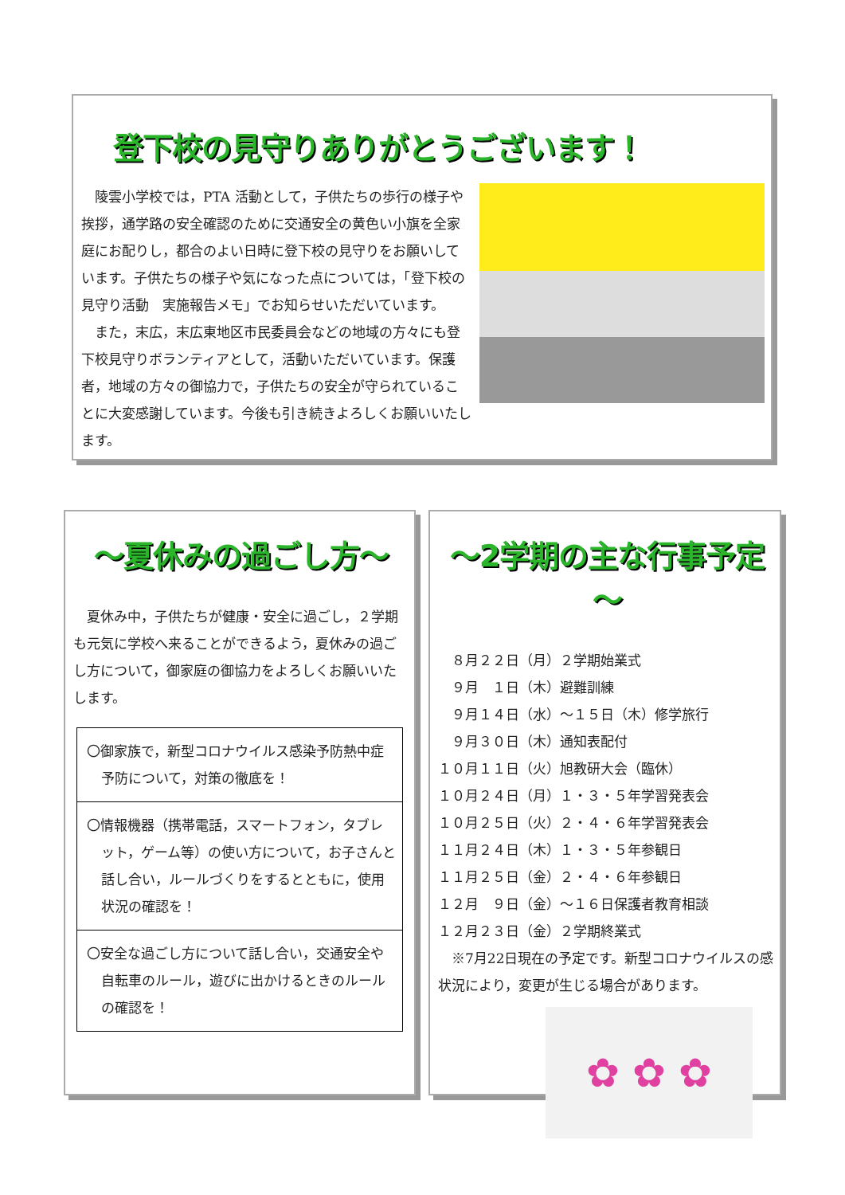登下校の見守りありがとうございます！
　陵雲小学校では，PTA 活動として，子供たちの歩行の様子や挨拶，通学路の安全確認のために交通安全の黄色い小旗を全家庭にお配りし，都合のよい日時に登下校の見守りをお願いしています。子供たちの様子や気になった点については，「登下校の見守り活動　実施報告メモ」でお知らせいただいています。
　また，末広，末広東地区市民委員会などの地域の方々にも登下校見守りボランティアとして，活動いただいています。保護者，地域の方々の御協力で，子供たちの安全が守られていることに大変感謝しています。今後も引き続きよろしくお願いいたします。
～夏休みの過ごし方～
　夏休み中，子供たちが健康・安全に過ごし，２学期も元気に学校へ来ることができるよう，夏休みの過ごし方について，御家庭の御協力をよろしくお願いいたします。
〇御家族で，新型コロナウイルス感染予防熱中症予防について，対策の徹底を！
〇情報機器（携帯電話，スマートフォン，タブレット，ゲーム等）の使い方について，お子さんと話し合い，ルールづくりをするとともに，使用状況の確認を！
〇安全な過ごし方について話し合い，交通安全や自転車のルール，遊びに出かけるときのルールの確認を！
～2学期の主な行事予定～
　８月２２日（月）２学期始業式
　９月　１日（木）避難訓練
　９月１４日（水）～１５日（木）修学旅行
　９月３０日（木）通知表配付
１０月１１日（火）旭教研大会（臨休）
１０月２４日（月）１・３・５年学習発表会
１０月２５日（火）２・４・６年学習発表会
１１月２４日（木）１・３・５年参観日
１１月２５日（金）２・４・６年参観日
１２月　９日（金）～１６日保護者教育相談
１２月２３日（金）２学期終業式
　※7月22日現在の予定です。新型コロナウイルスの感状況により，変更が生じる場合があります。
✿ ✿ ✿